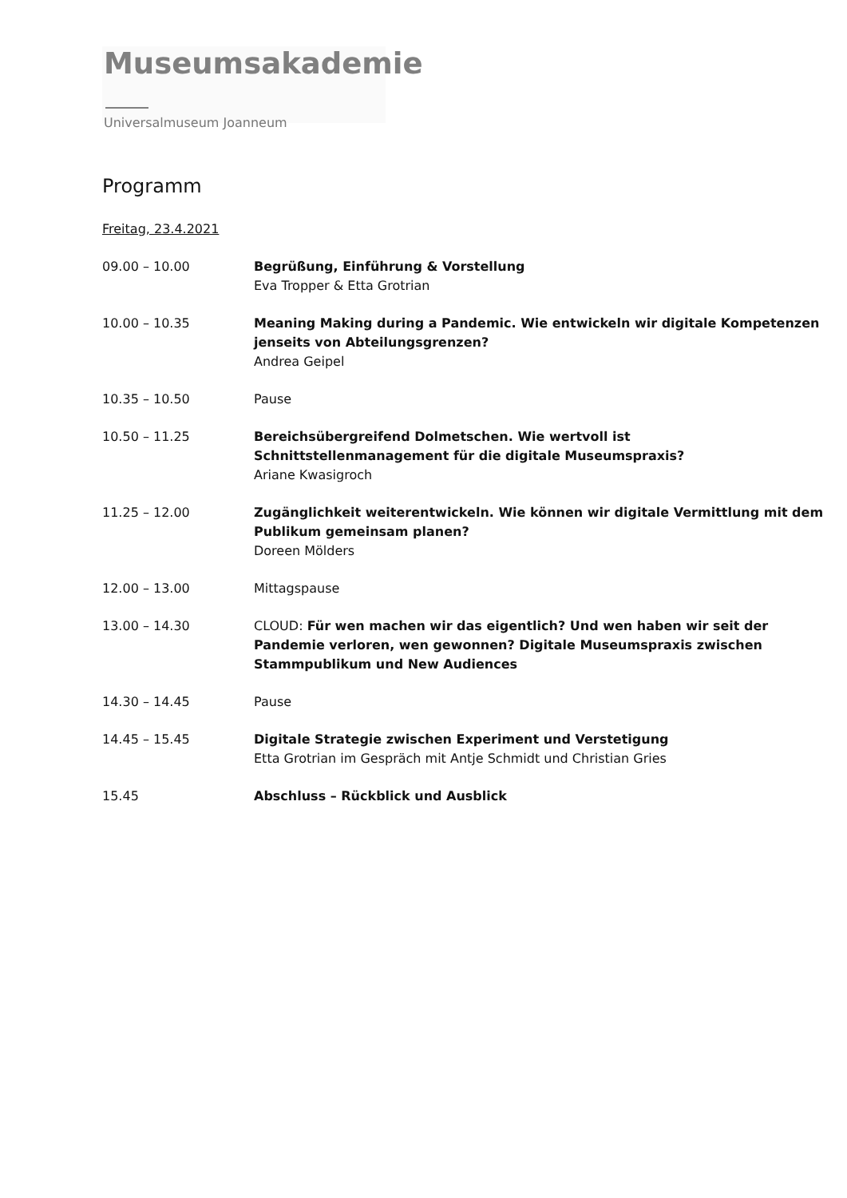Museumsakademie
Universalmuseum Joanneum
Programm
Freitag, 23.4.2021
09.00 – 10.00 Begrüßung, Einführung & Vorstellung
Eva Tropper & Etta Grotrian
10.00 – 10.35 Meaning Making during a Pandemic. Wie entwickeln wir digitale Kompetenzen jenseits von Abteilungsgrenzen?
Andrea Geipel
10.35 – 10.50 Pause
10.50 – 11.25 Bereichsübergreifend Dolmetschen. Wie wertvoll ist Schnittstellenmanagement für die digitale Museumspraxis?
Ariane Kwasigroch
11.25 – 12.00 Zugänglichkeit weiterentwickeln. Wie können wir digitale Vermittlung mit dem Publikum gemeinsam planen?
Doreen Mölders
12.00 – 13.00 Mittagspause
13.00 – 14.30 CLOUD: Für wen machen wir das eigentlich? Und wen haben wir seit der Pandemie verloren, wen gewonnen? Digitale Museumspraxis zwischen Stammpublikum und New Audiences
14.30 – 14.45 Pause
14.45 – 15.45 Digitale Strategie zwischen Experiment und Verstetigung
Etta Grotrian im Gespräch mit Antje Schmidt und Christian Gries
15.45 Abschluss – Rückblick und Ausblick